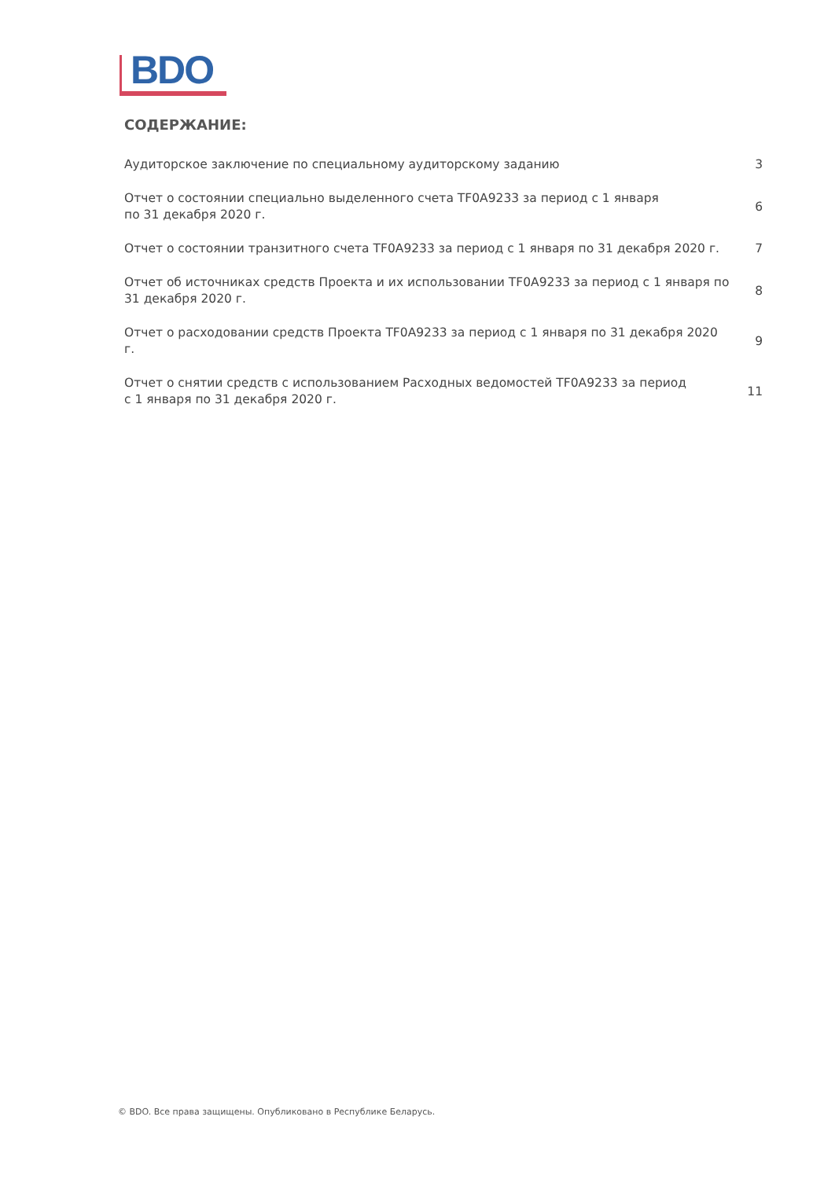BDO
СОДЕРЖАНИЕ:
Аудиторское заключение по специальному аудиторскому заданию 3
Отчет о состоянии специально выделенного счета TF0A9233 за период с 1 января
по 31 декабря 2020 г.
6
Отчет о состоянии транзитного счета TF0A9233 за период с 1 января по 31 декабря 2020 г.
7
Отчет об источниках средств Проекта и их использовании TF0A9233 за период с 1 января по 31 декабря 2020 г.
8
Отчет о расходовании средств Проекта TF0A9233 за период с 1 января по 31 декабря 2020 г.
9
Отчет о снятии средств с использованием Расходных ведомостей TF0A9233 за период
с 1 января по 31 декабря 2020 г.
11
© BDO. Все права защищены. Опубликовано в Республике Беларусь.